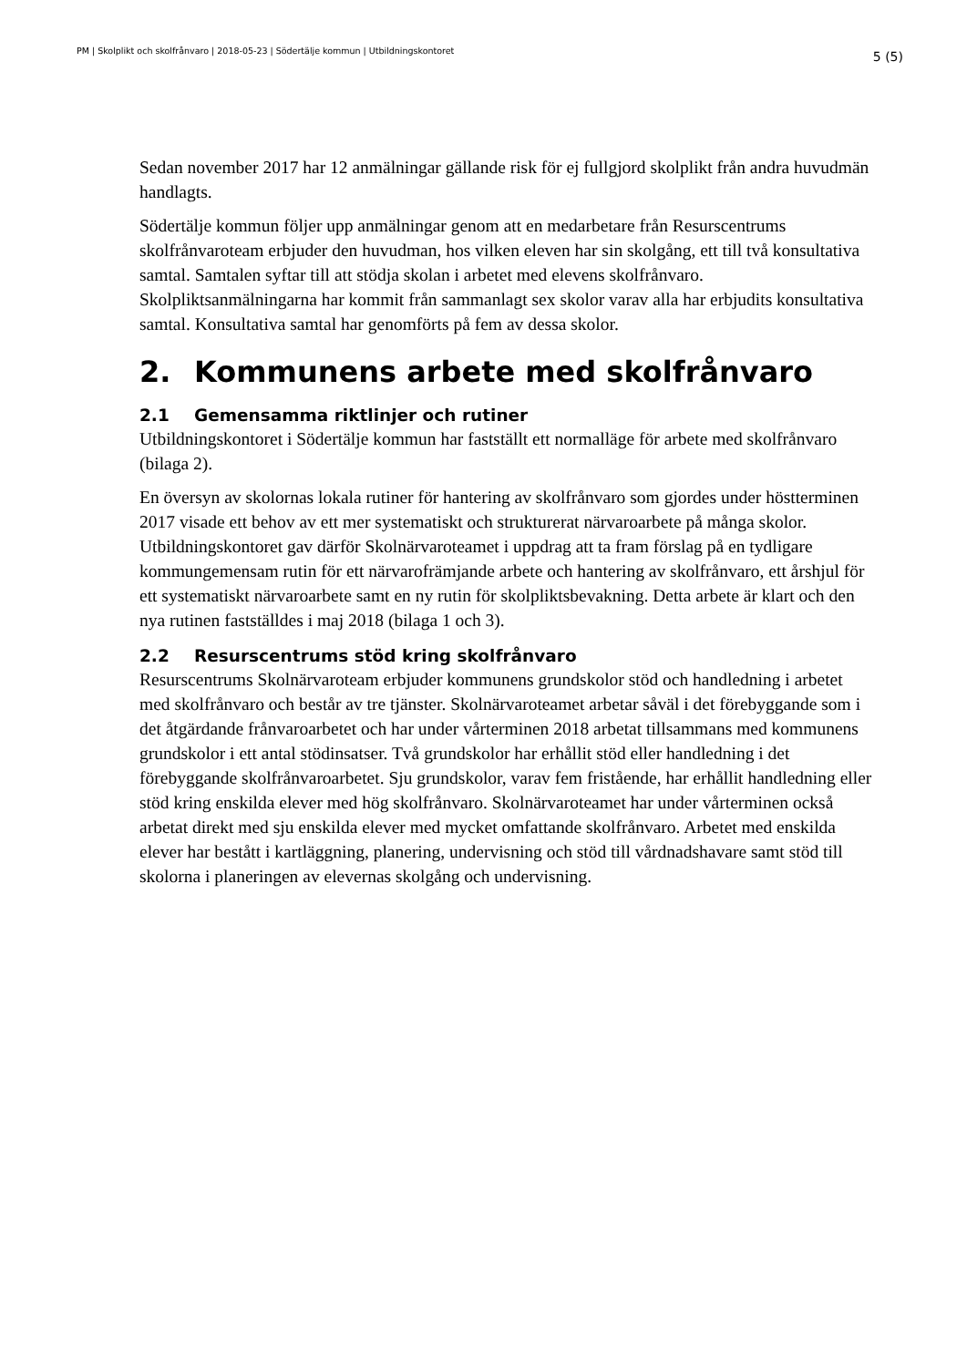PM | Skolplikt och skolfrånvaro | 2018-05-23 | Södertälje kommun | Utbildningskontoret 5 (5)
Sedan november 2017 har 12 anmälningar gällande risk för ej fullgjord skolplikt från andra huvudmän handlagts.
Södertälje kommun följer upp anmälningar genom att en medarbetare från Resurscentrums skolfrånvaroteam erbjuder den huvudman, hos vilken eleven har sin skolgång, ett till två konsultativa samtal. Samtalen syftar till att stödja skolan i arbetet med elevens skolfrånvaro. Skolpliktsanmälningarna har kommit från sammanlagt sex skolor varav alla har erbjudits konsultativa samtal. Konsultativa samtal har genomförts på fem av dessa skolor.
2. Kommunens arbete med skolfrånvaro
2.1 Gemensamma riktlinjer och rutiner
Utbildningskontoret i Södertälje kommun har fastställt ett normalläge för arbete med skolfrånvaro (bilaga 2).
En översyn av skolornas lokala rutiner för hantering av skolfrånvaro som gjordes under höstterminen 2017 visade ett behov av ett mer systematiskt och strukturerat närvaroarbete på många skolor. Utbildningskontoret gav därför Skolnärvaroteamet i uppdrag att ta fram förslag på en tydligare kommungemensam rutin för ett närvarofrämjande arbete och hantering av skolfrånvaro, ett årshjul för ett systematiskt närvaroarbete samt en ny rutin för skolpliktsbevakning. Detta arbete är klart och den nya rutinen fastställdes i maj 2018 (bilaga 1 och 3).
2.2 Resurscentrums stöd kring skolfrånvaro
Resurscentrums Skolnärvaroteam erbjuder kommunens grundskolor stöd och handledning i arbetet med skolfrånvaro och består av tre tjänster. Skolnärvaroteamet arbetar såväl i det förebyggande som i det åtgärdande frånvaroarbetet och har under vårterminen 2018 arbetat tillsammans med kommunens grundskolor i ett antal stödinsatser. Två grundskolor har erhållit stöd eller handledning i det förebyggande skolfrånvaroarbetet. Sju grundskolor, varav fem fristående, har erhållit handledning eller stöd kring enskilda elever med hög skolfrånvaro. Skolnärvaroteamet har under vårterminen också arbetat direkt med sju enskilda elever med mycket omfattande skolfrånvaro. Arbetet med enskilda elever har bestått i kartläggning, planering, undervisning och stöd till vårdnadshavare samt stöd till skolorna i planeringen av elevernas skolgång och undervisning.